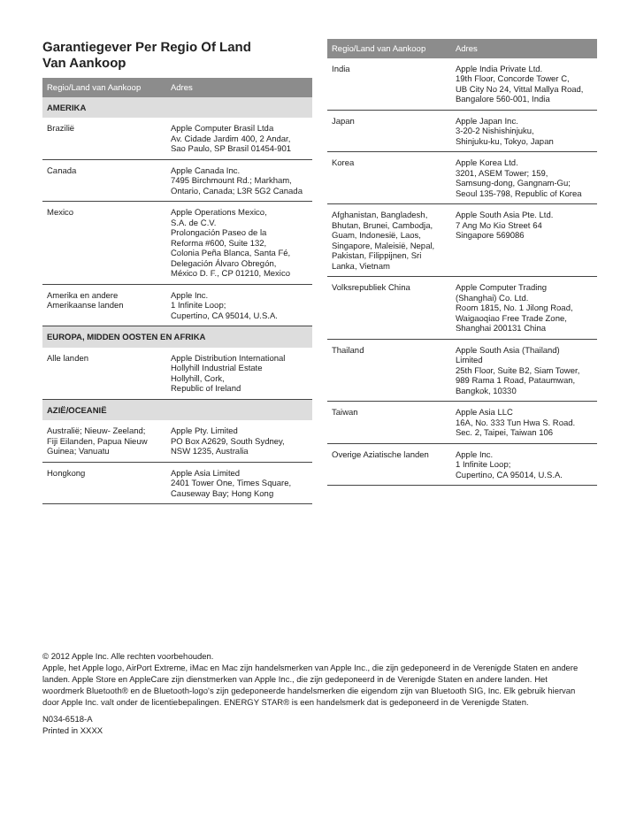Garantiegever Per Regio Of Land
Van Aankoop
| Regio/Land van Aankoop | Adres |
| --- | --- |
| AMERIKA | |
| Brazilië | Apple Computer Brasil Ltda Av. Cidade Jardim 400, 2 Andar, Sao Paulo, SP Brasil 01454-901 |
| Canada | Apple Canada Inc. 7495 Birchmount Rd.; Markham, Ontario, Canada; L3R 5G2 Canada |
| Mexico | Apple Operations Mexico, S.A. de C.V. Prolongación Paseo de la Reforma #600, Suite 132, Colonia Peña Blanca, Santa Fé, Delegación Álvaro Obregón, México D. F., CP 01210, Mexico |
| Amerika en andere Amerikaanse landen | Apple Inc. 1 Infinite Loop; Cupertino, CA 95014, U.S.A. |
| EUROPA, MIDDEN OOSTEN EN AFRIKA | |
| Alle landen | Apple Distribution International Hollyhill Industrial Estate Hollyhill, Cork, Republic of Ireland |
| AZIË/OCEANIË | |
| Australië; Nieuw- Zeeland; Fiji Eilanden, Papua Nieuw Guinea; Vanuatu | Apple Pty. Limited PO Box A2629, South Sydney, NSW 1235, Australia |
| Hongkong | Apple Asia Limited 2401 Tower One, Times Square, Causeway Bay; Hong Kong |
| Regio/Land van Aankoop | Adres |
| --- | --- |
| India | Apple India Private Ltd. 19th Floor, Concorde Tower C, UB City No 24, Vittal Mallya Road, Bangalore 560-001, India |
| Japan | Apple Japan Inc. 3-20-2 Nishishinjuku, Shinjuku-ku, Tokyo, Japan |
| Korea | Apple Korea Ltd. 3201, ASEM Tower; 159, Samsung-dong, Gangnam-Gu; Seoul 135-798, Republic of Korea |
| Afghanistan, Bangladesh, Bhutan, Brunei, Cambodja, Guam, Indonesië, Laos, Singapore, Maleisië, Nepal, Pakistan, Filippijnen, Sri Lanka, Vietnam | Apple South Asia Pte. Ltd. 7 Ang Mo Kio Street 64 Singapore 569086 |
| Volksrepubliek China | Apple Computer Trading (Shanghai) Co. Ltd. Room 1815, No. 1 Jilong Road, Waigaoqiao Free Trade Zone, Shanghai 200131 China |
| Thailand | Apple South Asia (Thailand) Limited 25th Floor, Suite B2, Siam Tower, 989 Rama 1 Road, Pataumwan, Bangkok, 10330 |
| Taiwan | Apple Asia LLC 16A, No. 333 Tun Hwa S. Road. Sec. 2, Taipei, Taiwan 106 |
| Overige Aziatische landen | Apple Inc. 1 Infinite Loop; Cupertino, CA 95014, U.S.A. |
© 2012 Apple Inc. Alle rechten voorbehouden.
Apple, het Apple logo, AirPort Extreme, iMac en Mac zijn handelsmerken van Apple Inc., die zijn gedeponeerd in de Verenigde Staten en andere landen. Apple Store en AppleCare zijn dienstmerken van Apple Inc., die zijn gedeponeerd in de Verenigde Staten en andere landen. Het woordmerk Bluetooth® en de Bluetooth-logo's zijn gedeponeerde handelsmerken die eigendom zijn van Bluetooth SIG, Inc. Elk gebruik hiervan door Apple Inc. valt onder de licentiebepalingen. ENERGY STAR® is een handelsmerk dat is gedeponeerd in de Verenigde Staten.
N034-6518-A
Printed in XXXX